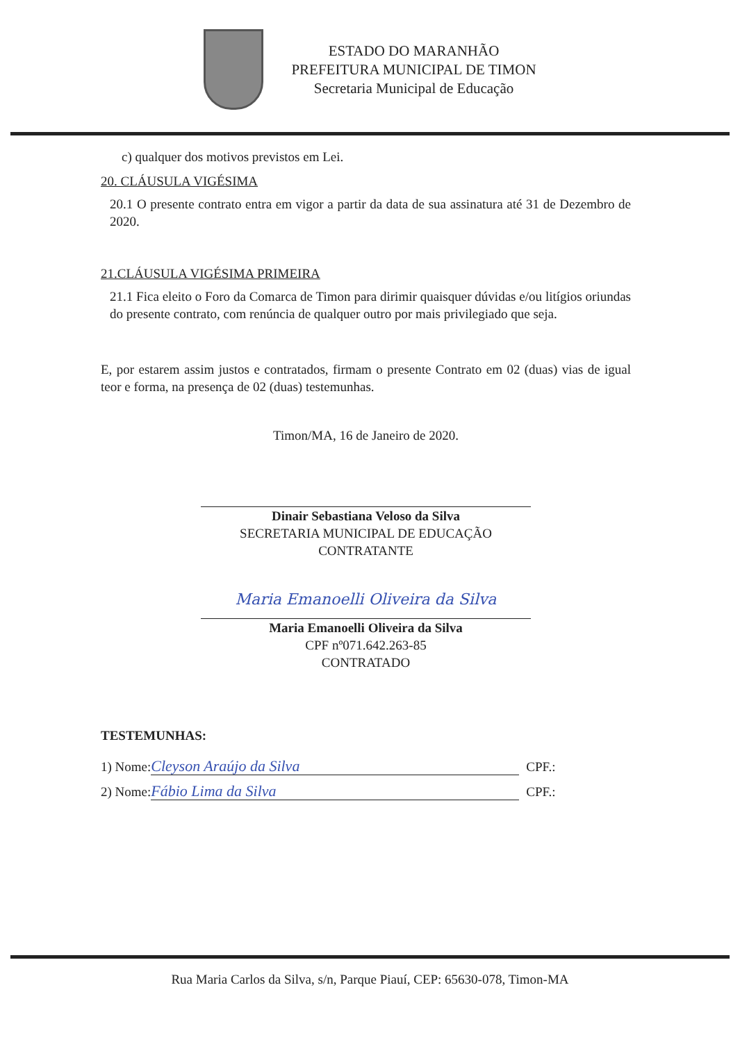ESTADO DO MARANHÃO
PREFEITURA MUNICIPAL DE TIMON
Secretaria Municipal de Educação
c) qualquer dos motivos previstos em Lei.
20. CLÁUSULA VIGÉSIMA
20.1 O presente contrato entra em vigor a partir da data de sua assinatura até 31 de Dezembro de 2020.
21.CLÁUSULA VIGÉSIMA PRIMEIRA
21.1 Fica eleito o Foro da Comarca de Timon para dirimir quaisquer dúvidas e/ou litígios oriundas do presente contrato, com renúncia de qualquer outro por mais privilegiado que seja.
E, por estarem assim justos e contratados, firmam o presente Contrato em 02 (duas) vias de igual teor e forma, na presença de 02 (duas) testemunhas.
Timon/MA, 16 de Janeiro de 2020.
Dinair Sebastiana Veloso da Silva
SECRETARIA MUNICIPAL DE EDUCAÇÃO
CONTRATANTE
Maria Emanoelli Oliveira da Silva
Maria Emanoelli Oliveira da Silva
CPF nº071.642.263-85
CONTRATADO
TESTEMUNHAS:
1) Nome: Cleyson Araújo da Silva CPF.:
2) Nome: Fábio Lima da Silva CPF.:
Rua Maria Carlos da Silva, s/n, Parque Piauí, CEP: 65630-078, Timon-MA